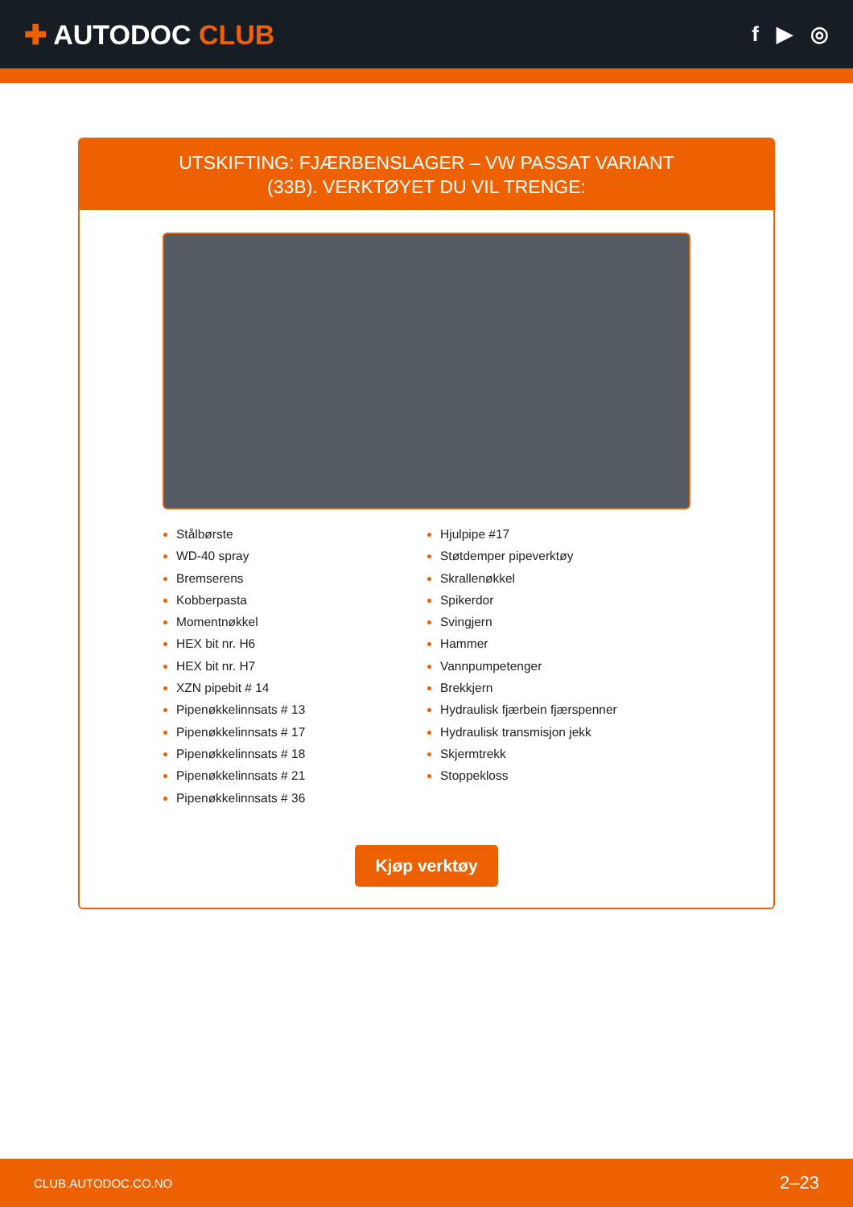✚ AUTODOC CLUB
f ▶ ◎
UTSKIFTING: FJÆRBENSLAGER – VW PASSAT VARIANT (33B). VERKTØYET DU VIL TRENGE:
Stålbørste
WD-40 spray
Bremserens
Kobberpasta
Momentnøkkel
HEX bit nr. H6
HEX bit nr. H7
XZN pipebit # 14
Pipenøkkelinnsats # 13
Pipenøkkelinnsats # 17
Pipenøkkelinnsats # 18
Pipenøkkelinnsats # 21
Pipenøkkelinnsats # 36
Hjulpipe #17
Støtdemper pipeverktøy
Skrallenøkkel
Spikerdor
Svingjern
Hammer
Vannpumpetenger
Brekkjern
Hydraulisk fjærbein fjærspenner
Hydraulisk transmisjon jekk
Skjermtrekk
Stoppekloss
Kjøp verktøy
CLUB.AUTODOC.CO.NO 2–23